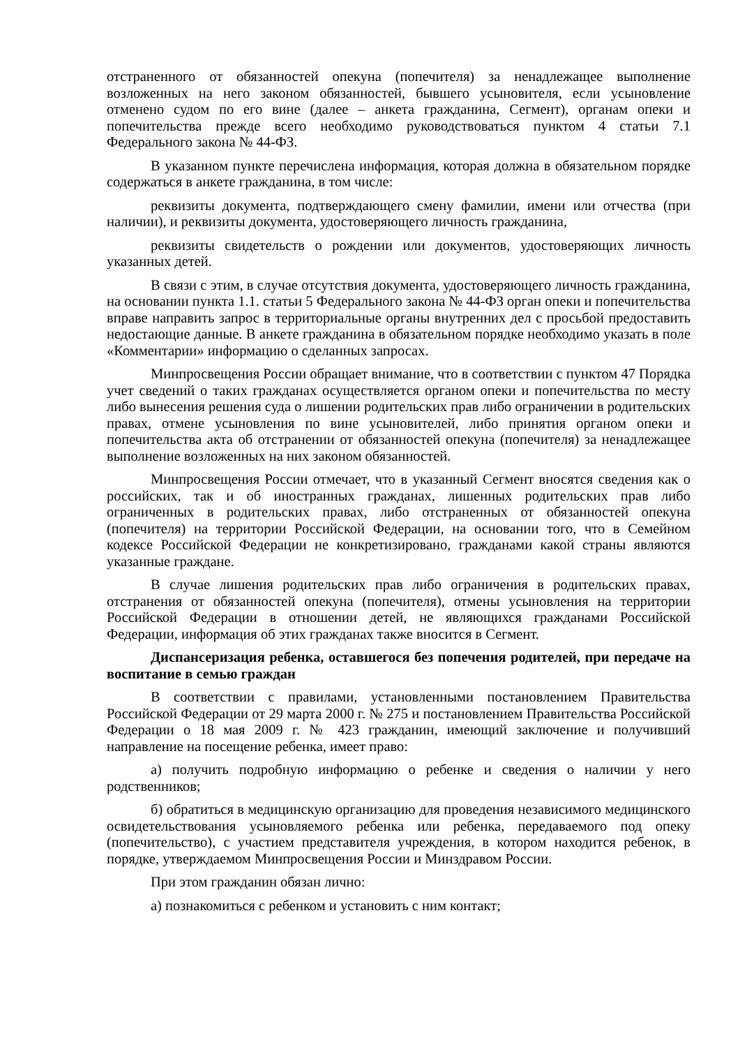отстраненного от обязанностей опекуна (попечителя) за ненадлежащее выполнение возложенных на него законом обязанностей, бывшего усыновителя, если усыновление отменено судом по его вине (далее – анкета гражданина, Сегмент), органам опеки и попечительства прежде всего необходимо руководствоваться пунктом 4 статьи 7.1 Федерального закона № 44-ФЗ.
В указанном пункте перечислена информация, которая должна в обязательном порядке содержаться в анкете гражданина, в том числе:
реквизиты документа, подтверждающего смену фамилии, имени или отчества (при наличии), и реквизиты документа, удостоверяющего личность гражданина,
реквизиты свидетельств о рождении или документов, удостоверяющих личность указанных детей.
В связи с этим, в случае отсутствия документа, удостоверяющего личность гражданина, на основании пункта 1.1. статьи 5 Федерального закона № 44-ФЗ орган опеки и попечительства вправе направить запрос в территориальные органы внутренних дел с просьбой предоставить недостающие данные. В анкете гражданина в обязательном порядке необходимо указать в поле «Комментарии» информацию о сделанных запросах.
Минпросвещения России обращает внимание, что в соответствии с пунктом 47 Порядка учет сведений о таких гражданах осуществляется органом опеки и попечительства по месту либо вынесения решения суда о лишении родительских прав либо ограничении в родительских правах, отмене усыновления по вине усыновителей, либо принятия органом опеки и попечительства акта об отстранении от обязанностей опекуна (попечителя) за ненадлежащее выполнение возложенных на них законом обязанностей.
Минпросвещения России отмечает, что в указанный Сегмент вносятся сведения как о российских, так и об иностранных гражданах, лишенных родительских прав либо ограниченных в родительских правах, либо отстраненных от обязанностей опекуна (попечителя) на территории Российской Федерации, на основании того, что в Семейном кодексе Российской Федерации не конкретизировано, гражданами какой страны являются указанные граждане.
В случае лишения родительских прав либо ограничения в родительских правах, отстранения от обязанностей опекуна (попечителя), отмены усыновления на территории Российской Федерации в отношении детей, не являющихся гражданами Российской Федерации, информация об этих гражданах также вносится в Сегмент.
Диспансеризация ребенка, оставшегося без попечения родителей, при передаче на воспитание в семью граждан
В соответствии с правилами, установленными постановлением Правительства Российской Федерации от 29 марта 2000 г. № 275 и постановлением Правительства Российской Федерации о 18 мая 2009 г. № 423 гражданин, имеющий заключение и получивший направление на посещение ребенка, имеет право:
а) получить подробную информацию о ребенке и сведения о наличии у него родственников;
б) обратиться в медицинскую организацию для проведения независимого медицинского освидетельствования усыновляемого ребенка или ребенка, передаваемого под опеку (попечительство), с участием представителя учреждения, в котором находится ребенок, в порядке, утверждаемом Минпросвещения России и Минздравом России.
При этом гражданин обязан лично:
а) познакомиться с ребенком и установить с ним контакт;